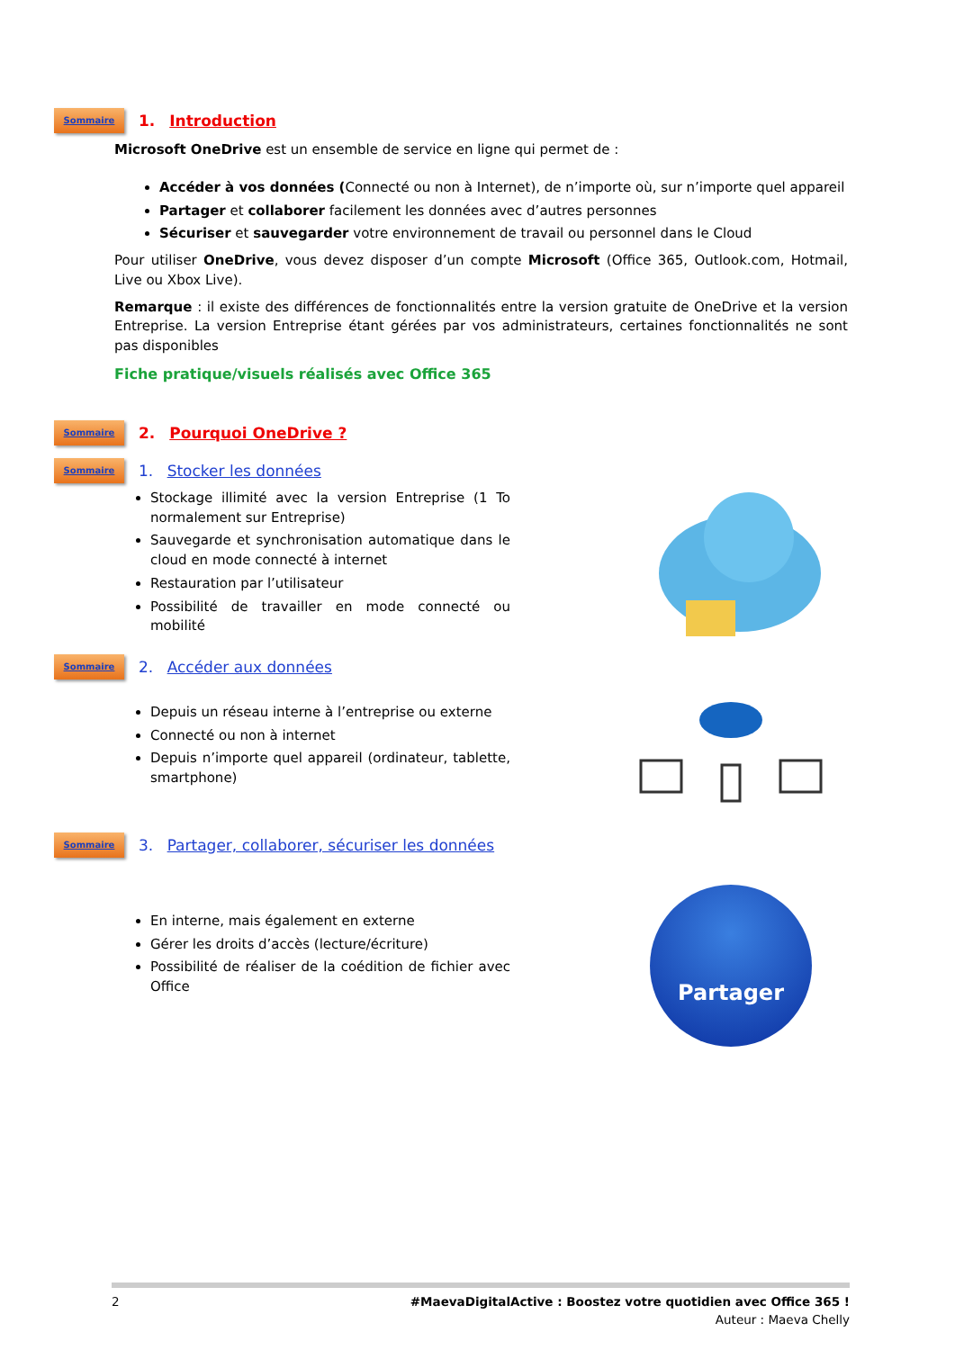Sommaire 1. Introduction
Microsoft OneDrive est un ensemble de service en ligne qui permet de :
Accéder à vos données (Connecté ou non à Internet), de n’importe où, sur n’importe quel appareil
Partager et collaborer facilement les données avec d’autres personnes
Sécuriser et sauvegarder votre environnement de travail ou personnel dans le Cloud
Pour utiliser OneDrive, vous devez disposer d’un compte Microsoft (Office 365, Outlook.com, Hotmail, Live ou Xbox Live).
Remarque : il existe des différences de fonctionnalités entre la version gratuite de OneDrive et la version Entreprise. La version Entreprise étant gérées par vos administrateurs, certaines fonctionnalités ne sont pas disponibles
Fiche pratique/visuels réalisés avec Office 365
Sommaire 2. Pourquoi OneDrive ?
Sommaire 1. Stocker les données
Stockage illimité avec la version Entreprise (1 To normalement sur Entreprise)
Sauvegarde et synchronisation automatique dans le cloud en mode connecté à internet
Restauration par l’utilisateur
Possibilité de travailler en mode connecté ou mobilité
Sommaire 2. Accéder aux données
Depuis un réseau interne à l’entreprise ou externe
Connecté ou non à internet
Depuis n’importe quel appareil (ordinateur, tablette, smartphone)
Sommaire 3. Partager, collaborer, sécuriser les données
En interne, mais également en externe
Gérer les droits d’accès (lecture/écriture)
Possibilité de réaliser de la coédition de fichier avec Office
Partager
2 #MaevaDigitalActive : Boostez votre quotidien avec Office 365 !
Auteur : Maeva Chelly